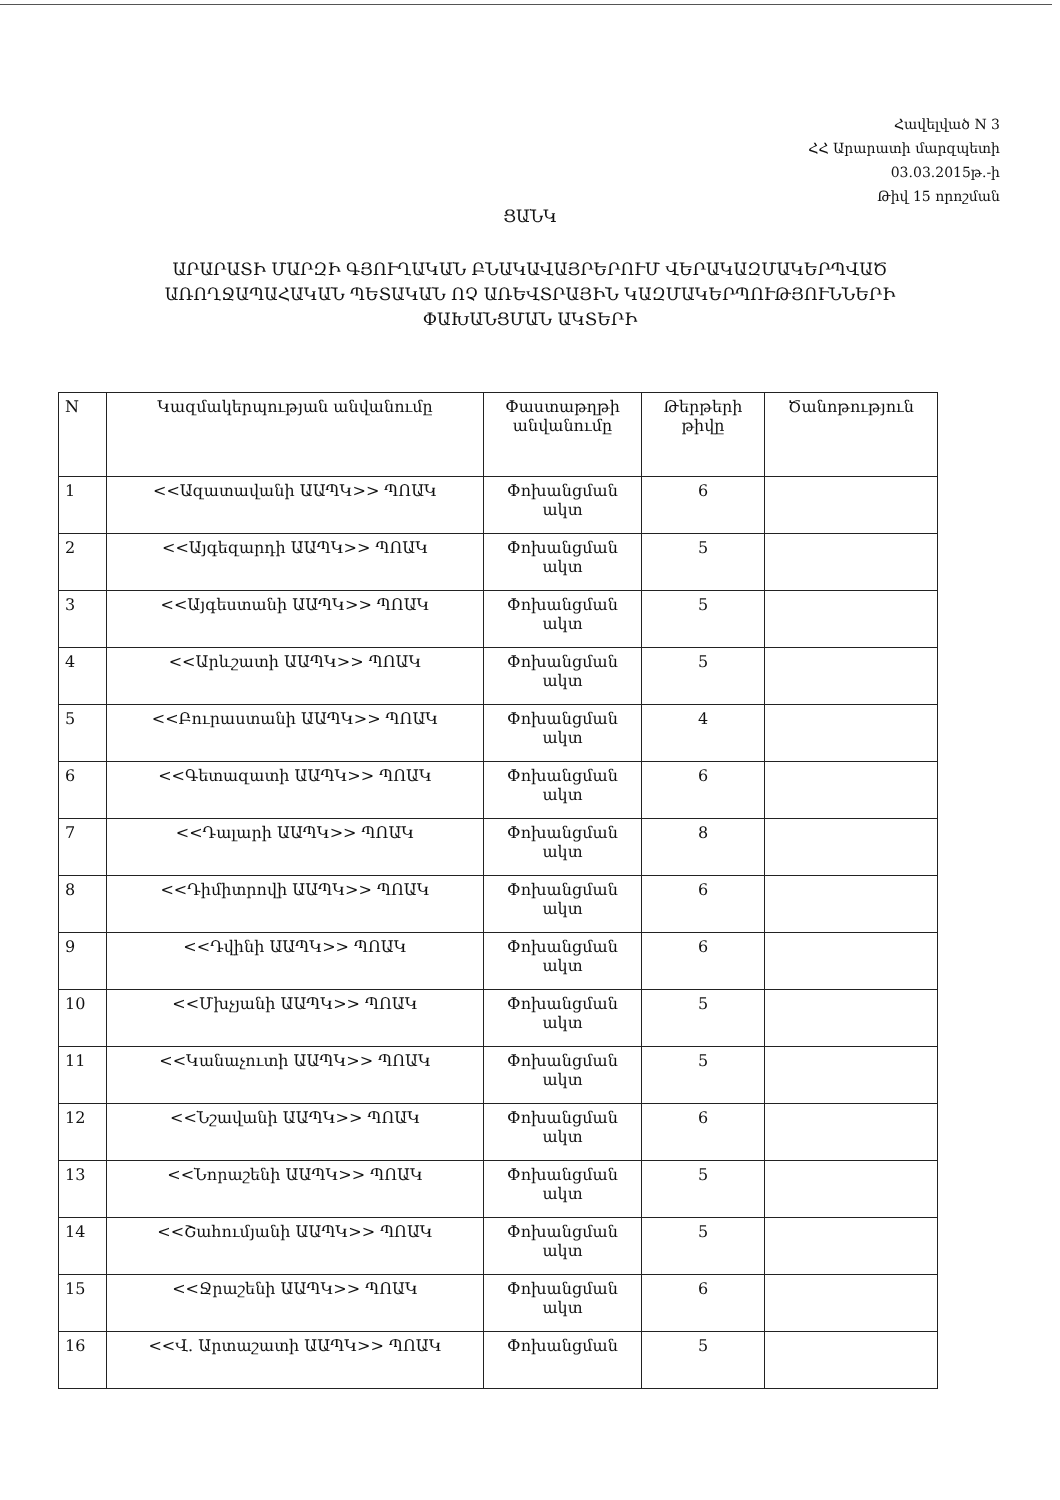Հավելված N 3
ՀՀ Արարատի մարզպետի
03.03.2015թ.-ի
Թիվ 15 որոշման
ՑԱՆԿ
ԱՐԱՐԱՏԻ ՄԱՐԶԻ ԳՅՈՒՂԱԿԱՆ ԲՆԱԿԱՎԱՅՐԵՐՈՒՄ ՎԵՐԱԿԱԶՄԱԿԵՐՊՎԱԾ
ԱՌՈՂՋԱՊԱՀԱԿԱՆ ՊԵՏԱԿԱՆ ՈՉ ԱՌԵՎՏՐԱՅԻՆ ԿԱԶՄԱԿԵՐՊՈՒԹՅՈՒՆՆԵՐԻ
ՓԱԽԱՆՑՄԱՆ ԱԿՏԵՐԻ
| N | Կազմակերպության անվանումը | Փաստաթղթի անվանումը | Թերթերի թիվը | Ծանոթություն |
| --- | --- | --- | --- | --- |
| 1 | <<Ազատավանի ԱԱՊԿ>> ՊՈԱԿ | Փոխանցման ակտ | 6 | |
| 2 | <<Այգեզարդի ԱԱՊԿ>> ՊՈԱԿ | Փոխանցման ակտ | 5 | |
| 3 | <<Այգեստանի ԱԱՊԿ>> ՊՈԱԿ | Փոխանցման ակտ | 5 | |
| 4 | <<Արևշատի ԱԱՊԿ>> ՊՈԱԿ | Փոխանցման ակտ | 5 | |
| 5 | <<Բուրաստանի ԱԱՊԿ>> ՊՈԱԿ | Փոխանցման ակտ | 4 | |
| 6 | <<Գետազատի ԱԱՊԿ>> ՊՈԱԿ | Փոխանցման ակտ | 6 | |
| 7 | <<Դալարի ԱԱՊԿ>> ՊՈԱԿ | Փոխանցման ակտ | 8 | |
| 8 | <<Դիմիտրովի ԱԱՊԿ>> ՊՈԱԿ | Փոխանցման ակտ | 6 | |
| 9 | <<Դվինի ԱԱՊԿ>> ՊՈԱԿ | Փոխանցման ակտ | 6 | |
| 10 | <<Մխչյանի ԱԱՊԿ>> ՊՈԱԿ | Փոխանցման ակտ | 5 | |
| 11 | <<Կանաչուտի ԱԱՊԿ>> ՊՈԱԿ | Փոխանցման ակտ | 5 | |
| 12 | <<Նշավանի ԱԱՊԿ>> ՊՈԱԿ | Փոխանցման ակտ | 6 | |
| 13 | <<Նորաշենի ԱԱՊԿ>> ՊՈԱԿ | Փոխանցման ակտ | 5 | |
| 14 | <<Շահումյանի ԱԱՊԿ>> ՊՈԱԿ | Փոխանցման ակտ | 5 | |
| 15 | <<Ջրաշենի ԱԱՊԿ>> ՊՈԱԿ | Փոխանցման ակտ | 6 | |
| 16 | <<Վ. Արտաշատի ԱԱՊԿ>> ՊՈԱԿ | Փոխանցման | 5 | |